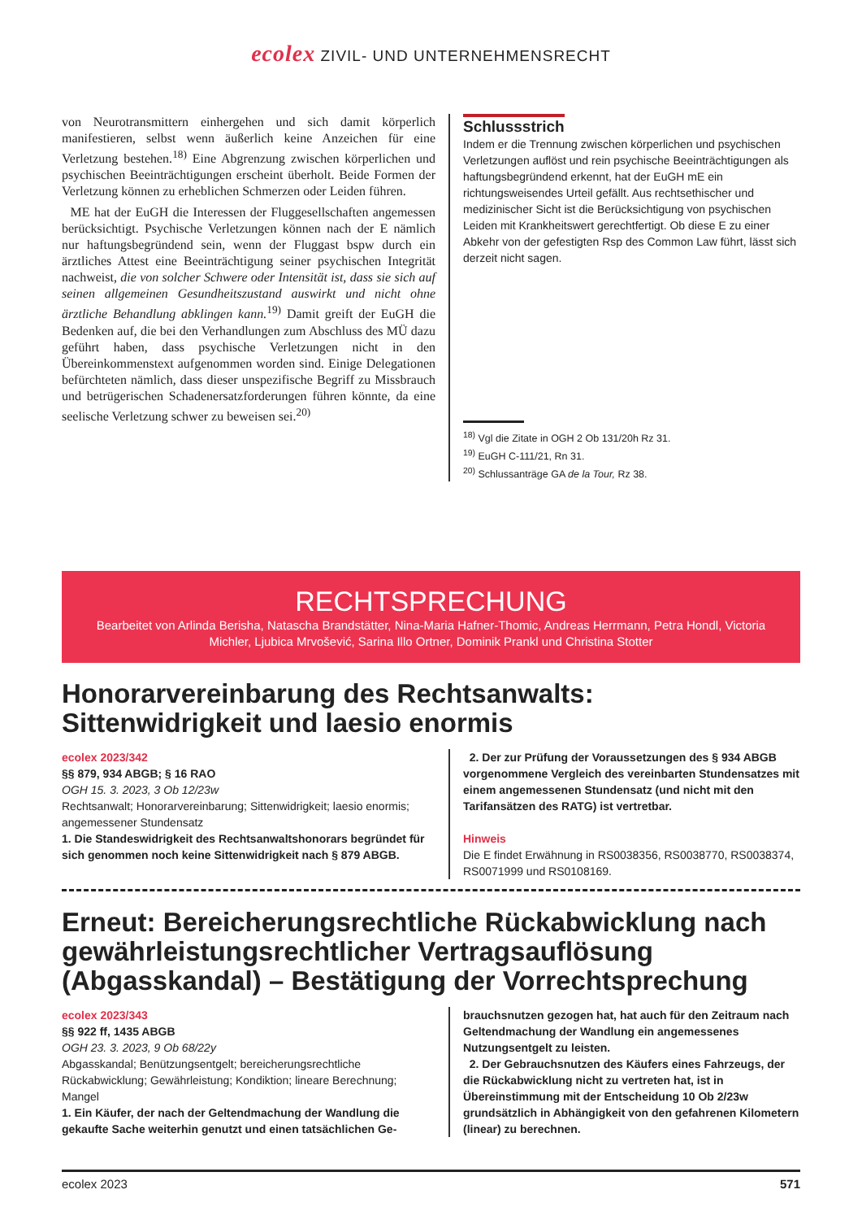ecolex ZIVIL- UND UNTERNEHMENSRECHT
von Neurotransmittern einhergehen und sich damit körperlich manifestieren, selbst wenn äußerlich keine Anzeichen für eine Verletzung bestehen.<sup>18)</sup> Eine Abgrenzung zwischen körperlichen und psychischen Beeinträchtigungen erscheint überholt. Beide Formen der Verletzung können zu erheblichen Schmerzen oder Leiden führen.
ME hat der EuGH die Interessen der Fluggesellschaften angemessen berücksichtigt. Psychische Verletzungen können nach der E nämlich nur haftungsbegründend sein, wenn der Fluggast bspw durch ein ärztliches Attest eine Beeinträchtigung seiner psychischen Integrität nachweist, die von solcher Schwere oder Intensität ist, dass sie sich auf seinen allgemeinen Gesundheitszustand auswirkt und nicht ohne ärztliche Behandlung abklingen kann.<sup>19)</sup> Damit greift der EuGH die Bedenken auf, die bei den Verhandlungen zum Abschluss des MÜ dazu geführt haben, dass psychische Verletzungen nicht in den Übereinkommenstext aufgenommen worden sind. Einige Delegationen befürchteten nämlich, dass dieser unspezifische Begriff zu Missbrauch und betrügerischen Schadenersatzforderungen führen könnte, da eine seelische Verletzung schwer zu beweisen sei.<sup>20)</sup>
Schlussstrich
Indem er die Trennung zwischen körperlichen und psychischen Verletzungen auflöst und rein psychische Beeinträchtigungen als haftungsbegründend erkennt, hat der EuGH mE ein richtungsweisendes Urteil gefällt. Aus rechtsethischer und medizinischer Sicht ist die Berücksichtigung von psychischen Leiden mit Krankheitswert gerechtfertigt. Ob diese E zu einer Abkehr von der gefestigten Rsp des Common Law führt, lässt sich derzeit nicht sagen.
<sup>18)</sup> Vgl die Zitate in OGH 2 Ob 131/20h Rz 31.
<sup>19)</sup> EuGH C-111/21, Rn 31.
<sup>20)</sup> Schlussanträge GA de la Tour, Rz 38.
RECHTSPRECHUNG
Bearbeitet von Arlinda Berisha, Natascha Brandstätter, Nina-Maria Hafner-Thomic, Andreas Herrmann, Petra Hondl, Victoria Michler, Ljubica Mrvošević, Sarina Illo Ortner, Dominik Prankl und Christina Stotter
Honorarvereinbarung des Rechtsanwalts: Sittenwidrigkeit und laesio enormis
ecolex 2023/342
§§ 879, 934 ABGB; § 16 RAO
OGH 15. 3. 2023, 3 Ob 12/23w
Rechtsanwalt; Honorarvereinbarung; Sittenwidrigkeit; laesio enormis; angemessener Stundensatz
1. Die Standeswidrigkeit des Rechtsanwaltshonorars begründet für sich genommen noch keine Sittenwidrigkeit nach § 879 ABGB.
2. Der zur Prüfung der Voraussetzungen des § 934 ABGB vorgenommene Vergleich des vereinbarten Stundensatzes mit einem angemessenen Stundensatz (und nicht mit den Tarifansätzen des RATG) ist vertretbar.
Hinweis
Die E findet Erwähnung in RS0038356, RS0038770, RS0038374, RS0071999 und RS0108169.
Erneut: Bereicherungsrechtliche Rückabwicklung nach gewährleistungsrechtlicher Vertragsauflösung (Abgasskandal) – Bestätigung der Vorrechtsprechung
ecolex 2023/343
§§ 922 ff, 1435 ABGB
OGH 23. 3. 2023, 9 Ob 68/22y
Abgasskandal; Benützungsentgelt; bereicherungsrechtliche Rückabwicklung; Gewährleistung; Kondiktion; lineare Berechnung; Mangel
1. Ein Käufer, der nach der Geltendmachung der Wandlung die gekaufte Sache weiterhin genutzt und einen tatsächlichen Ge-
brauchsnutzen gezogen hat, hat auch für den Zeitraum nach Geltendmachung der Wandlung ein angemessenes Nutzungsentgelt zu leisten.
2. Der Gebrauchsnutzen des Käufers eines Fahrzeugs, der die Rückabwicklung nicht zu vertreten hat, ist in Übereinstimmung mit der Entscheidung 10 Ob 2/23w grundsätzlich in Abhängigkeit von den gefahrenen Kilometern (linear) zu berechnen.
ecolex 2023 571